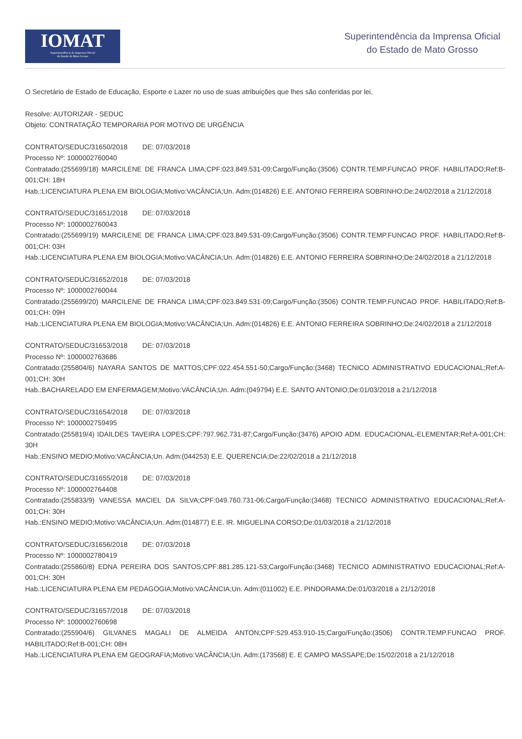IOMAT
Superintendência da Imprensa Oficial
do Estado de Mato Grosso
Superintendência da Imprensa Oficial
do Estado de Mato Grosso
O Secretário de Estado de Educação, Esporte e Lazer no uso de suas atribuições que lhes são conferidas por lei,
Resolve: AUTORIZAR - SEDUC
Objeto: CONTRATAÇÃO TEMPORARIA POR MOTIVO DE URGÊNCIA
CONTRATO/SEDUC/31650/2018 DE: 07/03/2018
Processo Nº: 1000002760040
Contratado:(255699/18) MARCILENE DE FRANCA LIMA;CPF:023.849.531-09;Cargo/Função:(3506) CONTR.TEMP.FUNCAO PROF. HABILITADO;Ref:B-001;CH: 18H
Hab.:LICENCIATURA PLENA EM BIOLOGIA;Motivo:VACÂNCIA;Un. Adm:(014826) E.E. ANTONIO FERREIRA SOBRINHO;De:24/02/2018 a 21/12/2018
CONTRATO/SEDUC/31651/2018 DE: 07/03/2018
Processo Nº: 1000002760043
Contratado:(255699/19) MARCILENE DE FRANCA LIMA;CPF:023.849.531-09;Cargo/Função:(3506) CONTR.TEMP.FUNCAO PROF. HABILITADO;Ref:B-001;CH: 03H
Hab.:LICENCIATURA PLENA EM BIOLOGIA;Motivo:VACÂNCIA;Un. Adm:(014826) E.E. ANTONIO FERREIRA SOBRINHO;De:24/02/2018 a 21/12/2018
CONTRATO/SEDUC/31652/2018 DE: 07/03/2018
Processo Nº: 1000002760044
Contratado:(255699/20) MARCILENE DE FRANCA LIMA;CPF:023.849.531-09;Cargo/Função:(3506) CONTR.TEMP.FUNCAO PROF. HABILITADO;Ref:B-001;CH: 09H
Hab.:LICENCIATURA PLENA EM BIOLOGIA;Motivo:VACÂNCIA;Un. Adm:(014826) E.E. ANTONIO FERREIRA SOBRINHO;De:24/02/2018 a 21/12/2018
CONTRATO/SEDUC/31653/2018 DE: 07/03/2018
Processo Nº: 1000002763686
Contratado:(255804/6) NAYARA SANTOS DE MATTOS;CPF:022.454.551-50;Cargo/Função:(3468) TECNICO ADMINISTRATIVO EDUCACIONAL;Ref:A-001;CH: 30H
Hab.:BACHARELADO EM ENFERMAGEM;Motivo:VACÂNCIA;Un. Adm:(049794) E.E. SANTO ANTONIO;De:01/03/2018 a 21/12/2018
CONTRATO/SEDUC/31654/2018 DE: 07/03/2018
Processo Nº: 1000002759495
Contratado:(255819/4) IDAILDES TAVEIRA LOPES;CPF:797.962.731-87;Cargo/Função:(3476) APOIO ADM. EDUCACIONAL-ELEMENTAR;Ref:A-001;CH: 30H
Hab.:ENSINO MEDIO;Motivo:VACÂNCIA;Un. Adm:(044253) E.E. QUERENCIA;De:22/02/2018 a 21/12/2018
CONTRATO/SEDUC/31655/2018 DE: 07/03/2018
Processo Nº: 1000002764408
Contratado:(255833/9) VANESSA MACIEL DA SILVA;CPF:049.760.731-06;Cargo/Função:(3468) TECNICO ADMINISTRATIVO EDUCACIONAL;Ref:A-001;CH: 30H
Hab.:ENSINO MEDIO;Motivo:VACÂNCIA;Un. Adm:(014877) E.E. IR. MIGUELINA CORSO;De:01/03/2018 a 21/12/2018
CONTRATO/SEDUC/31656/2018 DE: 07/03/2018
Processo Nº: 1000002780419
Contratado:(255860/8) EDNA PEREIRA DOS SANTOS;CPF:881.285.121-53;Cargo/Função:(3468) TECNICO ADMINISTRATIVO EDUCACIONAL;Ref:A-001;CH: 30H
Hab.:LICENCIATURA PLENA EM PEDAGOGIA;Motivo:VACÂNCIA;Un. Adm:(011002) E.E. PINDORAMA;De:01/03/2018 a 21/12/2018
CONTRATO/SEDUC/31657/2018 DE: 07/03/2018
Processo Nº: 1000002760698
Contratado:(255904/6) GILVANES MAGALI DE ALMEIDA ANTON;CPF:529.453.910-15;Cargo/Função:(3506) CONTR.TEMP.FUNCAO PROF. HABILITADO;Ref:B-001;CH: 08H
Hab.:LICENCIATURA PLENA EM GEOGRAFIA;Motivo:VACÂNCIA;Un. Adm:(173568) E. E CAMPO MASSAPE;De:15/02/2018 a 21/12/2018